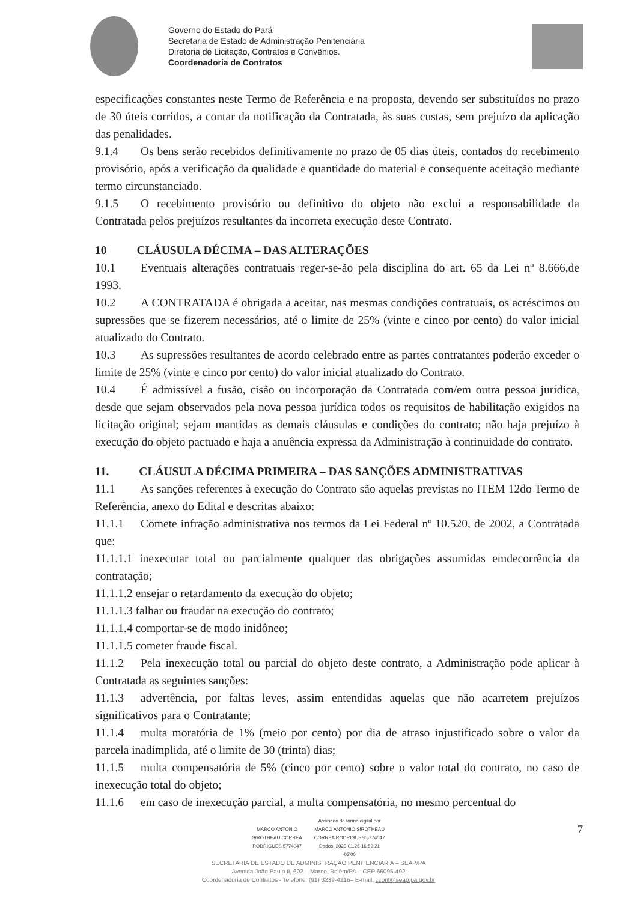Governo do Estado do Pará
Secretaria de Estado de Administração Penitenciária
Diretoria de Licitação, Contratos e Convênios.
Coordenadoria de Contratos
especificações constantes neste Termo de Referência e na proposta, devendo ser substituídos no prazo de 30 úteis corridos, a contar da notificação da Contratada, às suas custas, sem prejuízo da aplicação das penalidades.
9.1.4 Os bens serão recebidos definitivamente no prazo de 05 dias úteis, contados do recebimento provisório, após a verificação da qualidade e quantidade do material e consequente aceitação mediante termo circunstanciado.
9.1.5 O recebimento provisório ou definitivo do objeto não exclui a responsabilidade da Contratada pelos prejuízos resultantes da incorreta execução deste Contrato.
10 CLÁUSULA DÉCIMA – DAS ALTERAÇÕES
10.1 Eventuais alterações contratuais reger-se-ão pela disciplina do art. 65 da Lei nº 8.666,de 1993.
10.2 A CONTRATADA é obrigada a aceitar, nas mesmas condições contratuais, os acréscimos ou supressões que se fizerem necessários, até o limite de 25% (vinte e cinco por cento) do valor inicial atualizado do Contrato.
10.3 As supressões resultantes de acordo celebrado entre as partes contratantes poderão exceder o limite de 25% (vinte e cinco por cento) do valor inicial atualizado do Contrato.
10.4 É admissível a fusão, cisão ou incorporação da Contratada com/em outra pessoa jurídica, desde que sejam observados pela nova pessoa jurídica todos os requisitos de habilitação exigidos na licitação original; sejam mantidas as demais cláusulas e condições do contrato; não haja prejuízo à execução do objeto pactuado e haja a anuência expressa da Administração à continuidade do contrato.
11. CLÁUSULA DÉCIMA PRIMEIRA – DAS SANÇÕES ADMINISTRATIVAS
11.1 As sanções referentes à execução do Contrato são aquelas previstas no ITEM 12do Termo de Referência, anexo do Edital e descritas abaixo:
11.1.1 Comete infração administrativa nos termos da Lei Federal nº 10.520, de 2002, a Contratada que:
11.1.1.1 inexecutar total ou parcialmente qualquer das obrigações assumidas emdecorrência da contratação;
11.1.1.2 ensejar o retardamento da execução do objeto;
11.1.1.3 falhar ou fraudar na execução do contrato;
11.1.1.4 comportar-se de modo inidôneo;
11.1.1.5 cometer fraude fiscal.
11.1.2 Pela inexecução total ou parcial do objeto deste contrato, a Administração pode aplicar à Contratada as seguintes sanções:
11.1.3 advertência, por faltas leves, assim entendidas aquelas que não acarretem prejuízos significativos para o Contratante;
11.1.4 multa moratória de 1% (meio por cento) por dia de atraso injustificado sobre o valor da parcela inadimplida, até o limite de 30 (trinta) dias;
11.1.5 multa compensatória de 5% (cinco por cento) sobre o valor total do contrato, no caso de inexecução total do objeto;
11.1.6 em caso de inexecução parcial, a multa compensatória, no mesmo percentual do
MARCO ANTONIO
SIROTHEAU CORREA
RODRIGUES:5774047 Assinado de forma digital por
MARCO ANTONIO SIROTHEAU
CORREA RODRIGUES:5774047
Dados: 2023.01.26 16:59:21
-03'00'
SECRETARIA DE ESTADO DE ADMINISTRAÇÃO PENITENCIÁRIA – SEAP/PA
Avenida João Paulo II, 602 – Marco, Belém/PA – CEP 66095-492
Coordenadoria de Contratos - Telefone: (91) 3239-4216– E-mail: ccont@seap.pa.gov.br
7